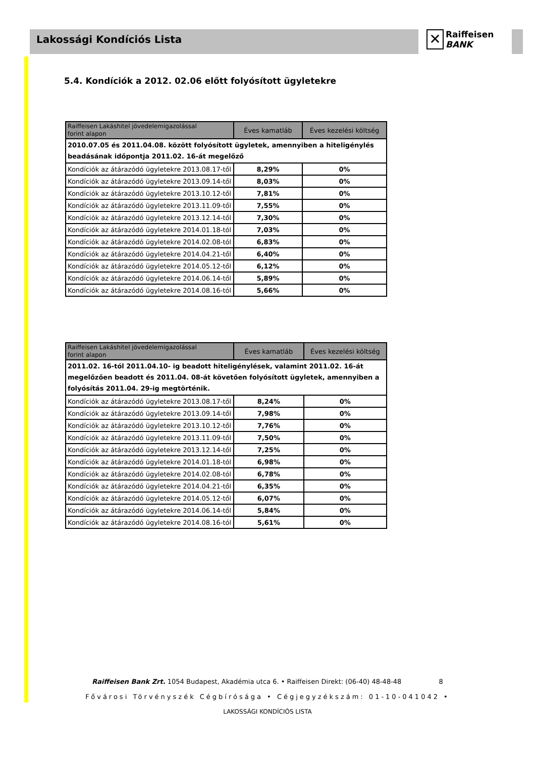Lakossági Kondíciós Lista
✕
Raiffeisen
BANK
5.4. Kondíciók a 2012. 02.06 előtt folyósított ügyletekre
| Raiffeisen Lakáshitel jövedelemigazolással forint alapon | Éves kamatláb | Éves kezelési költség |
| --- | --- | --- |
| 2010.07.05 és 2011.04.08. között folyósított ügyletek, amennyiben a hiteligénylés beadásának időpontja 2011.02. 16-át megelőző | | |
| Kondíciók az átárazódó ügyletekre 2013.08.17-től | 8,29% | 0% |
| Kondíciók az átárazódó ügyletekre 2013.09.14-től | 8,03% | 0% |
| Kondíciók az átárazódó ügyletekre 2013.10.12-től | 7,81% | 0% |
| Kondíciók az átárazódó ügyletekre 2013.11.09-től | 7,55% | 0% |
| Kondíciók az átárazódó ügyletekre 2013.12.14-től | 7,30% | 0% |
| Kondíciók az átárazódó ügyletekre 2014.01.18-tól | 7,03% | 0% |
| Kondíciók az átárazódó ügyletekre 2014.02.08-tól | 6,83% | 0% |
| Kondíciók az átárazódó ügyletekre 2014.04.21-től | 6,40% | 0% |
| Kondíciók az átárazódó ügyletekre 2014.05.12-től | 6,12% | 0% |
| Kondíciók az átárazódó ügyletekre 2014.06.14-től | 5,89% | 0% |
| Kondíciók az átárazódó ügyletekre 2014.08.16-tól | 5,66% | 0% |
| Raiffeisen Lakáshitel jövedelemigazolással forint alapon | Éves kamatláb | Éves kezelési költség |
| --- | --- | --- |
| 2011.02. 16-tól 2011.04.10- ig beadott hiteligénylések, valamint 2011.02. 16-át megelőzően beadott és 2011.04. 08-át követően folyósított ügyletek, amennyiben a folyósítás 2011.04. 29-ig megtörténik. | | |
| Kondíciók az átárazódó ügyletekre 2013.08.17-től | 8,24% | 0% |
| Kondíciók az átárazódó ügyletekre 2013.09.14-től | 7,98% | 0% |
| Kondíciók az átárazódó ügyletekre 2013.10.12-től | 7,76% | 0% |
| Kondíciók az átárazódó ügyletekre 2013.11.09-től | 7,50% | 0% |
| Kondíciók az átárazódó ügyletekre 2013.12.14-től | 7,25% | 0% |
| Kondíciók az átárazódó ügyletekre 2014.01.18-tól | 6,98% | 0% |
| Kondíciók az átárazódó ügyletekre 2014.02.08-tól | 6,78% | 0% |
| Kondíciók az átárazódó ügyletekre 2014.04.21-től | 6,35% | 0% |
| Kondíciók az átárazódó ügyletekre 2014.05.12-től | 6,07% | 0% |
| Kondíciók az átárazódó ügyletekre 2014.06.14-től | 5,84% | 0% |
| Kondíciók az átárazódó ügyletekre 2014.08.16-tól | 5,61% | 0% |
Raiffeisen Bank Zrt. 1054 Budapest, Akadémia utca 6. • Raiffeisen Direkt: (06-40) 48-48-48 8
Fővárosi Törvényszék Cégbírósága • Cégjegyzékszám: 01-10-041042 •
LAKOSSÁGI KONDÍCIÓS LISTA